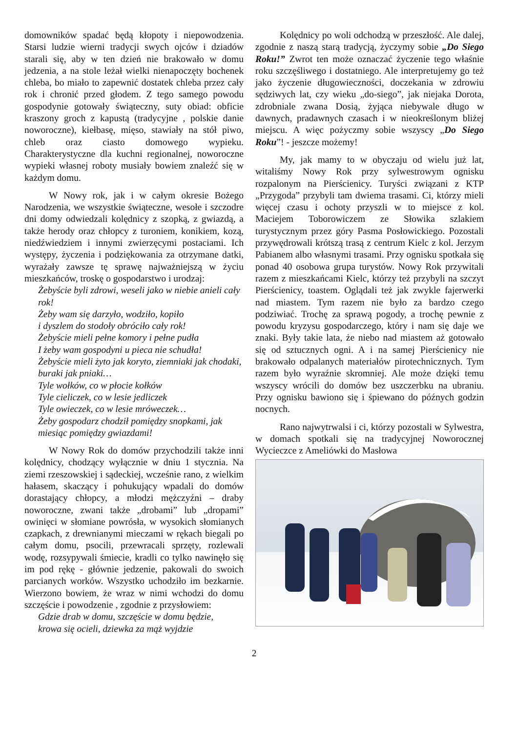domowników spadać będą kłopoty i niepowodzenia. Starsi ludzie wierni tradycji swych ojców i dziadów starali się, aby w ten dzień nie brakowało w domu jedzenia, a na stole leżał wielki nienapoczęty bochenek chleba, bo miało to zapewnić dostatek chleba przez cały rok i chronić przed głodem. Z tego samego powodu gospodynie gotowały świąteczny, suty obiad: obficie kraszony groch z kapustą (tradycyjne , polskie danie noworoczne), kiełbasę, mięso, stawiały na stół piwo, chleb oraz ciasto domowego wypieku. Charakterystyczne dla kuchni regionalnej, noworoczne wypieki własnej roboty musiały bowiem znaleźć się w każdym domu.
W Nowy rok, jak i w całym okresie Bożego Narodzenia, we wszystkie świąteczne, wesołe i szczodre dni domy odwiedzali kolędnicy z szopką, z gwiazdą, a także herody oraz chłopcy z turoniem, konikiem, kozą, niedźwiedziem i innymi zwierzęcymi postaciami. Ich występy, życzenia i podziękowania za otrzymane datki, wyrażały zawsze tę sprawę najważniejszą w życiu mieszkańców, troskę o gospodarstwo i urodzaj:
Żebyście byli zdrowi, weseli jako w niebie anieli cały rok!
Żeby wam się darzyło, wodziło, kopiło
i dyszlem do stodoły obróciło cały rok!
Żebyście mieli pełne komory i pełne pudła
I żeby wam gospodyni u pieca nie schudła!
Żebyście mieli żyto jak koryto, ziemniaki jak chodaki, buraki jak pniaki…
Tyle wołków, co w płocie kołków
Tyle cieliczek, co w lesie jedliczek
Tyle owieczek, co w lesie mróweczek…
Żeby gospodarz chodził pomiędzy snopkami, jak miesiąc pomiędzy gwiazdami!
W Nowy Rok do domów przychodzili także inni kolędnicy, chodzący wyłącznie w dniu 1 stycznia. Na ziemi rzeszowskiej i sądeckiej, wcześnie rano, z wielkim hałasem, skaczący i pohukujący wpadali do domów dorastający chłopcy, a młodzi mężczyźni – draby noworoczne, zwani także „drobami” lub „dropami” owinięci w słomiane powrósła, w wysokich słomianych czapkach, z drewnianymi mieczami w rękach biegali po całym domu, psocili, przewracali sprzęty, rozlewali wodę, rozsypywali śmiecie, kradli co tylko nawinęło się im pod rękę - głównie jedzenie, pakowali do swoich parcianych worków. Wszystko uchodziło im bezkarnie. Wierzono bowiem, że wraz w nimi wchodzi do domu szczęście i powodzenie , zgodnie z przysłowiem:
Gdzie drab w domu, szczęście w domu będzie,
krowa się ocieli, dziewka za mąż wyjdzie
Kolędnicy po woli odchodzą w przeszłość. Ale dalej, zgodnie z naszą starą tradycją, życzymy sobie „Do Siego Roku!” Zwrot ten może oznaczać życzenie tego właśnie roku szczęśliwego i dostatniego. Ale interpretujemy go też jako życzenie długowieczności, doczekania w zdrowiu sędziwych lat, czy wieku „do-siego”, jak niejaka Dorota, zdrobniale zwana Dosią, żyjąca niebywale długo w dawnych, pradawnych czasach i w nieokreślonym bliżej miejscu. A więc pożyczmy sobie wszyscy „Do Siego Roku”! - jeszcze możemy!
My, jak mamy to w obyczaju od wielu już lat, witaliśmy Nowy Rok przy sylwestrowym ognisku rozpalonym na Pierścienicy. Turyści związani z KTP „Przygoda” przybyli tam dwiema trasami. Ci, którzy mieli więcej czasu i ochoty przyszli w to miejsce z kol. Maciejem Toborowiczem ze Słowika szlakiem turystycznym przez góry Pasma Posłowickiego. Pozostali przywędrowali krótszą trasą z centrum Kielc z kol. Jerzym Pabianem albo własnymi trasami. Przy ognisku spotkała się ponad 40 osobowa grupa turystów. Nowy Rok przywitali razem z mieszkańcami Kielc, którzy też przybyli na szczyt Pierścienicy, toastem. Oglądali też jak zwykle fajerwerki nad miastem. Tym razem nie było za bardzo czego podziwiać. Trochę za sprawą pogody, a trochę pewnie z powodu kryzysu gospodarczego, który i nam się daje we znaki. Były takie lata, że niebo nad miastem aż gotowało się od sztucznych ogni. A i na samej Pierścienicy nie brakowało odpalanych materiałów pirotechnicznych. Tym razem było wyraźnie skromniej. Ale może dzięki temu wszyscy wrócili do domów bez uszczerbku na ubraniu. Przy ognisku bawiono się i śpiewano do późnych godzin nocnych.
Rano najwytrwalsi i ci, którzy pozostali w Sylwestra, w domach spotkali się na tradycyjnej Noworocznej Wycieczce z Ameliówki do Masłowa
2